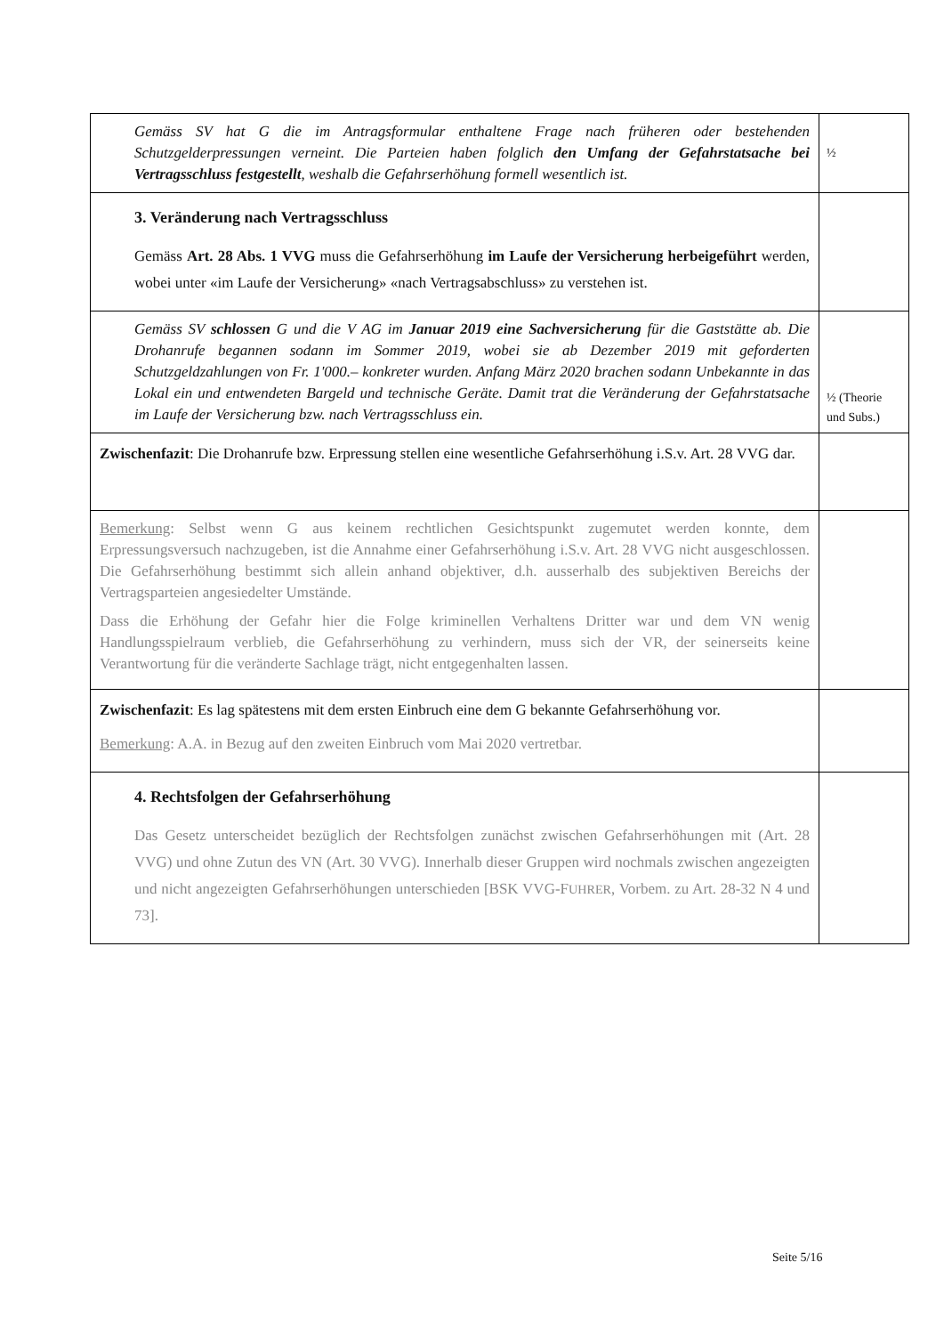| Gemäss SV hat G die im Antragsformular enthaltene Frage nach früheren oder bestehenden Schutzgelderpressungen verneint. Die Parteien haben folglich den Umfang der Gefahrstatsache bei Vertragsschluss festgestellt , weshalb die Gefahrserhöhung formell wesentlich ist. | ½ |
| 3. Veränderung nach Vertragsschluss Gemäss Art. 28 Abs. 1 VVG muss die Gefahrserhöhung im Laufe der Versicherung herbeigeführt werden, wobei unter «im Laufe der Versicherung» «nach Vertragsabschluss» zu verstehen ist. | |
| Gemäss SV schlossen G und die V AG im Januar 2019 eine Sachversicherung für die Gaststätte ab. Die Drohanrufe begannen sodann im Sommer 2019, wobei sie ab Dezember 2019 mit geforderten Schutzgeldzahlungen von Fr. 1'000.– konkreter wurden. Anfang März 2020 brachen sodann Unbekannte in das Lokal ein und entwendeten Bargeld und technische Geräte. Damit trat die Veränderung der Gefahrstatsache im Laufe der Versicherung bzw. nach Vertragsschluss ein. | ½ (Theorie und Subs.) |
| Zwischenfazit : Die Drohanrufe bzw. Erpressung stellen eine wesentliche Gefahrserhöhung i.S.v. Art. 28 VVG dar. | |
| Bemerkung : Selbst wenn G aus keinem rechtlichen Gesichtspunkt zugemutet werden konnte, dem Erpressungsversuch nachzugeben, ist die Annahme einer Gefahrserhöhung i.S.v. Art. 28 VVG nicht ausgeschlossen. Die Gefahrserhöhung bestimmt sich allein anhand objektiver, d.h. ausserhalb des subjektiven Bereichs der Vertragsparteien angesiedelter Umstände. Dass die Erhöhung der Gefahr hier die Folge kriminellen Verhaltens Dritter war und dem VN wenig Handlungsspielraum verblieb, die Gefahrserhöhung zu verhindern, muss sich der VR, der seinerseits keine Verantwortung für die veränderte Sachlage trägt, nicht entgegenhalten lassen. | |
| Zwischenfazit : Es lag spätestens mit dem ersten Einbruch eine dem G bekannte Gefahrserhöhung vor. Bemerkung : A.A. in Bezug auf den zweiten Einbruch vom Mai 2020 vertretbar. | |
| 4. Rechtsfolgen der Gefahrserhöhung Das Gesetz unterscheidet bezüglich der Rechtsfolgen zunächst zwischen Gefahrserhöhungen mit (Art. 28 VVG) und ohne Zutun des VN (Art. 30 VVG). Innerhalb dieser Gruppen wird nochmals zwischen angezeigten und nicht angezeigten Gefahrserhöhungen unterschieden [BSK VVG-F UHRER , Vorbem. zu Art. 28-32 N 4 und 73]. | |
Seite 5/16